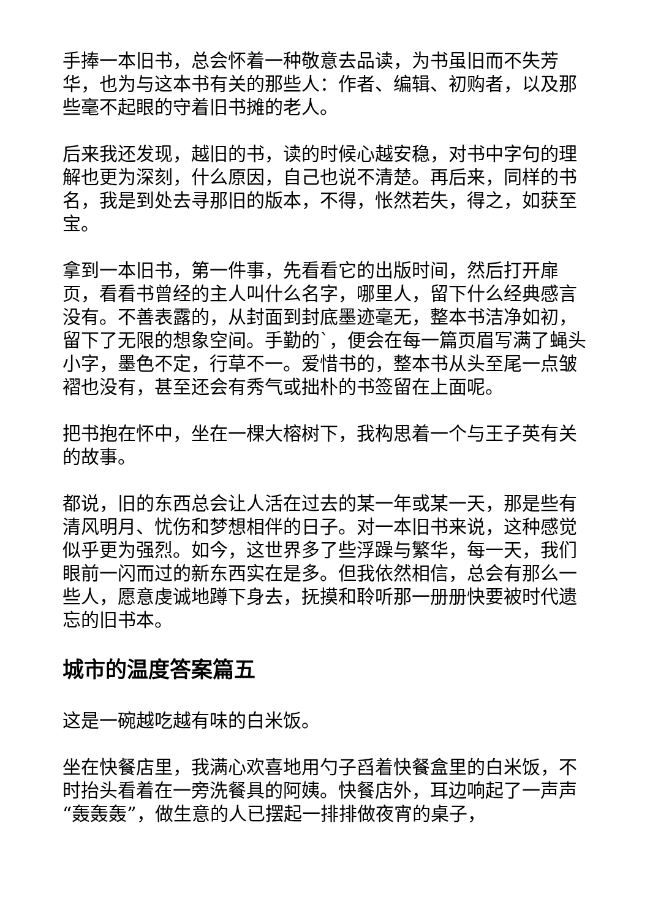手捧一本旧书，总会怀着一种敬意去品读，为书虽旧而不失芳华，也为与这本书有关的那些人：作者、编辑、初购者，以及那些毫不起眼的守着旧书摊的老人。
后来我还发现，越旧的书，读的时候心越安稳，对书中字句的理解也更为深刻，什么原因，自己也说不清楚。再后来，同样的书名，我是到处去寻那旧的版本，不得，怅然若失，得之，如获至宝。
拿到一本旧书，第一件事，先看看它的出版时间，然后打开扉页，看看书曾经的主人叫什么名字，哪里人，留下什么经典感言没有。不善表露的，从封面到封底墨迹毫无，整本书洁净如初，留下了无限的想象空间。手勤的`，便会在每一篇页眉写满了蝇头小字，墨色不定，行草不一。爱惜书的，整本书从头至尾一点皱褶也没有，甚至还会有秀气或拙朴的书签留在上面呢。
把书抱在怀中，坐在一棵大榕树下，我构思着一个与王子英有关的故事。
都说，旧的东西总会让人活在过去的某一年或某一天，那是些有清风明月、忧伤和梦想相伴的日子。对一本旧书来说，这种感觉似乎更为强烈。如今，这世界多了些浮躁与繁华，每一天，我们眼前一闪而过的新东西实在是多。但我依然相信，总会有那么一些人，愿意虔诚地蹲下身去，抚摸和聆听那一册册快要被时代遗忘的旧书本。
城市的温度答案篇五
这是一碗越吃越有味的白米饭。
坐在快餐店里，我满心欢喜地用勺子舀着快餐盒里的白米饭，不时抬头看着在一旁洗餐具的阿姨。快餐店外，耳边响起了一声声“轰轰轰”，做生意的人已摆起一排排做夜宵的桌子，